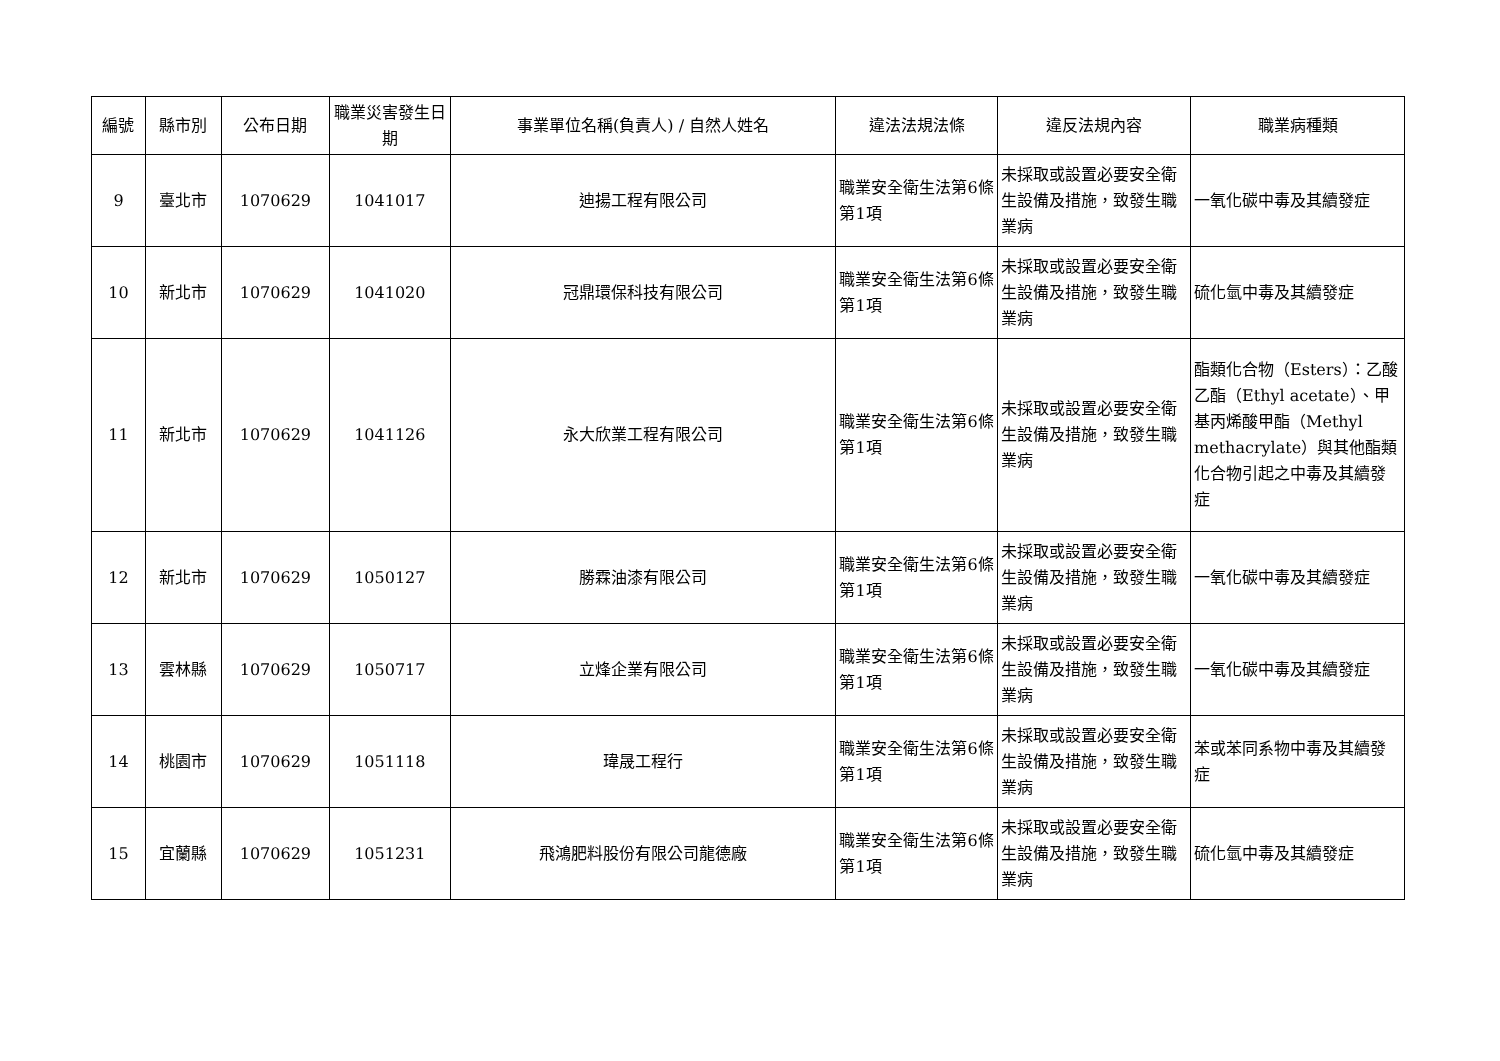| 編號 | 縣市別 | 公布日期 | 職業災害發生日期 | 事業單位名稱(負責人) / 自然人姓名 | 違法法規法條 | 違反法規內容 | 職業病種類 |
| --- | --- | --- | --- | --- | --- | --- | --- |
| 9 | 臺北市 | 1070629 | 1041017 | 迪揚工程有限公司 | 職業安全衛生法第6條第1項 | 未採取或設置必要安全衛生設備及措施，致發生職業病 | 一氧化碳中毒及其續發症 |
| 10 | 新北市 | 1070629 | 1041020 | 冠鼎環保科技有限公司 | 職業安全衛生法第6條第1項 | 未採取或設置必要安全衛生設備及措施，致發生職業病 | 硫化氫中毒及其續發症 |
| 11 | 新北市 | 1070629 | 1041126 | 永大欣業工程有限公司 | 職業安全衛生法第6條第1項 | 未採取或設置必要安全衛生設備及措施，致發生職業病 | 酯類化合物（Esters）：乙酸乙酯（Ethyl acetate）、甲基丙烯酸甲酯（Methyl methacrylate）與其他酯類化合物引起之中毒及其續發症 |
| 12 | 新北市 | 1070629 | 1050127 | 勝霖油漆有限公司 | 職業安全衛生法第6條第1項 | 未採取或設置必要安全衛生設備及措施，致發生職業病 | 一氧化碳中毒及其續發症 |
| 13 | 雲林縣 | 1070629 | 1050717 | 立烽企業有限公司 | 職業安全衛生法第6條第1項 | 未採取或設置必要安全衛生設備及措施，致發生職業病 | 一氧化碳中毒及其續發症 |
| 14 | 桃園市 | 1070629 | 1051118 | 瑋晟工程行 | 職業安全衛生法第6條第1項 | 未採取或設置必要安全衛生設備及措施，致發生職業病 | 苯或苯同系物中毒及其續發症 |
| 15 | 宜蘭縣 | 1070629 | 1051231 | 飛鴻肥料股份有限公司龍德廠 | 職業安全衛生法第6條第1項 | 未採取或設置必要安全衛生設備及措施，致發生職業病 | 硫化氫中毒及其續發症 |